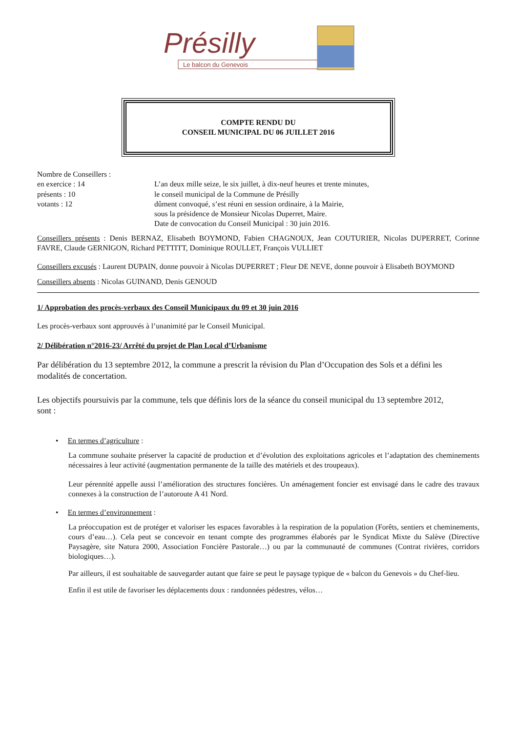Présilly
Le balcon du Genevois
COMPTE RENDU DU
CONSEIL MUNICIPAL DU 06 JUILLET 2016
Nombre de Conseillers :
en exercice : 14
présents : 10
votants : 12
L’an deux mille seize, le six juillet, à dix-neuf heures et trente minutes,
le conseil municipal de la Commune de Présilly
dûment convoqué, s’est réuni en session ordinaire, à la Mairie,
sous la présidence de Monsieur Nicolas Duperret, Maire.
Date de convocation du Conseil Municipal : 30 juin 2016.
Conseillers présents : Denis BERNAZ, Elisabeth BOYMOND, Fabien CHAGNOUX, Jean COUTURIER, Nicolas DUPERRET, Corinne FAVRE, Claude GERNIGON, Richard PETTITT, Dominique ROULLET, François VULLIET
Conseillers excusés : Laurent DUPAIN, donne pouvoir à Nicolas DUPERRET ; Fleur DE NEVE, donne pouvoir à Elisabeth BOYMOND
Conseillers absents : Nicolas GUINAND, Denis GENOUD
1/ Approbation des procès-verbaux des Conseil Municipaux du 09 et 30 juin 2016
Les procès-verbaux sont approuvés à l’unanimité par le Conseil Municipal.
2/ Délibération n°2016-23/ Arrêté du projet de Plan Local d’Urbanisme
Par délibération du 13 septembre 2012, la commune a prescrit la révision du Plan d’Occupation des Sols et a défini les modalités de concertation.
Les objectifs poursuivis par la commune, tels que définis lors de la séance du conseil municipal du 13 septembre 2012, sont :
• En termes d’agriculture :
La commune souhaite préserver la capacité de production et d’évolution des exploitations agricoles et l’adaptation des cheminements nécessaires à leur activité (augmentation permanente de la taille des matériels et des troupeaux).
Leur pérennité appelle aussi l’amélioration des structures foncières. Un aménagement foncier est envisagé dans le cadre des travaux connexes à la construction de l’autoroute A 41 Nord.
• En termes d’environnement :
La préoccupation est de protéger et valoriser les espaces favorables à la respiration de la population (Forêts, sentiers et cheminements, cours d’eau…). Cela peut se concevoir en tenant compte des programmes élaborés par le Syndicat Mixte du Salève (Directive Paysagère, site Natura 2000, Association Foncière Pastorale…) ou par la communauté de communes (Contrat rivières, corridors biologiques…).
Par ailleurs, il est souhaitable de sauvegarder autant que faire se peut le paysage typique de « balcon du Genevois » du Chef-lieu.
Enfin il est utile de favoriser les déplacements doux : randonnées pédestres, vélos…